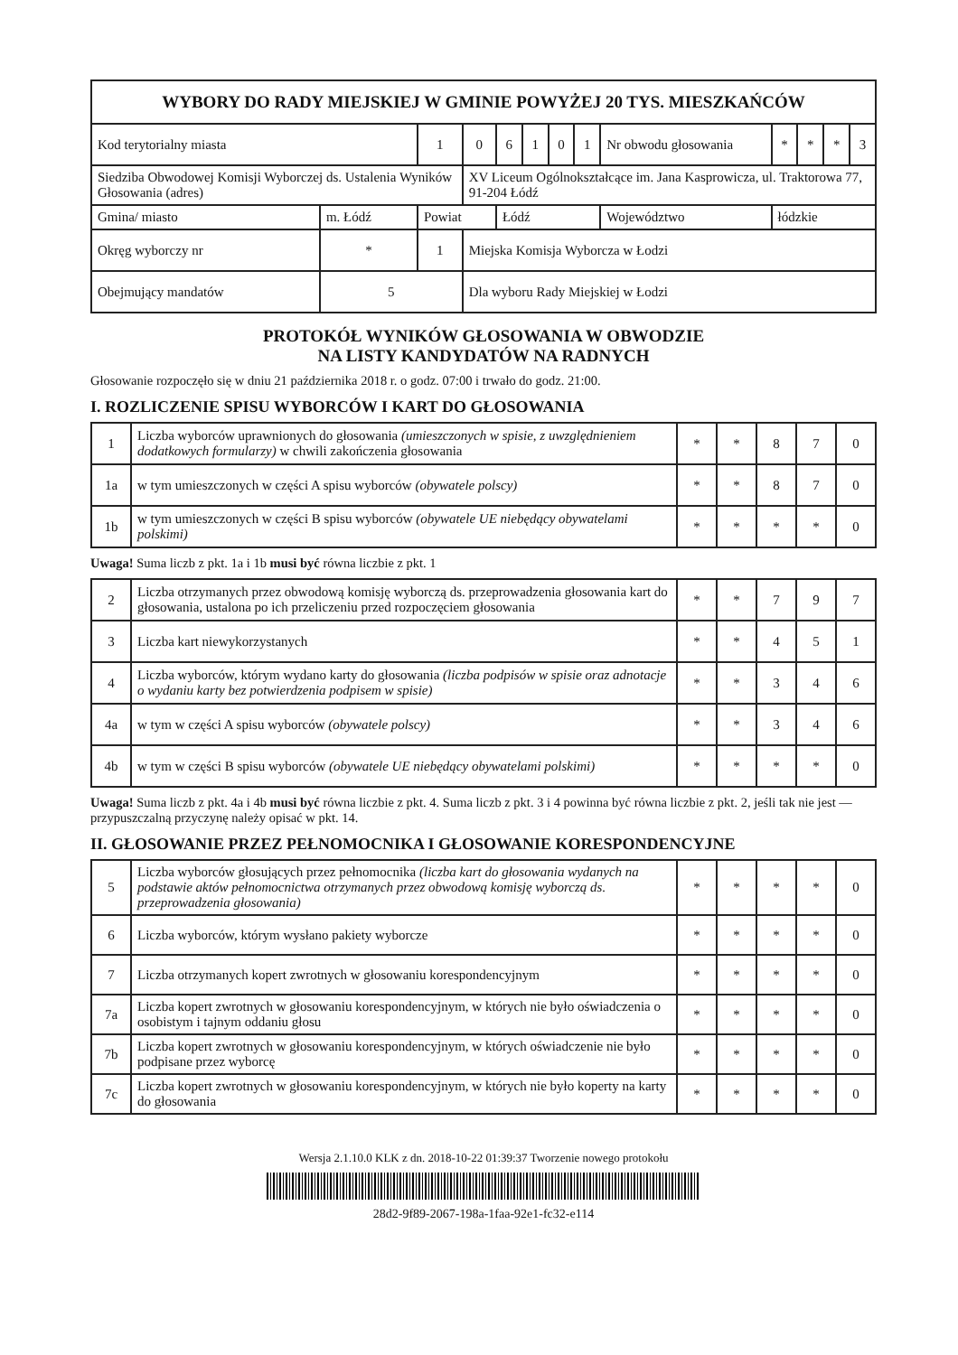| WYBORY DO RADY MIEJSKIEJ W GMINIE POWYŻEJ 20 TYS. MIESZKAŃCÓW | | | | | | | | | | | | | |
| --- | --- | --- | --- | --- | --- | --- | --- | --- | --- | --- | --- | --- | --- |
| Kod terytorialny miasta | | | 1 | 0 | 6 | 1 | 0 | 1 | Nr obwodu głosowania | * | * | * | 3 |
| Siedziba Obwodowej Komisji Wyborczej ds. Ustalenia Wyników Głosowania (adres) | | | | XV Liceum Ogólnokształcące im. Jana Kasprowicza, ul. Traktorowa 77, 91-204 Łódź | | | | | | | | | |
| Gmina/ miasto | m. Łódź | | Powiat | | Łódź | | | | Województwo | łódzkie | | | |
| Okręg wyborczy nr | | * | 1 | Miejska Komisja Wyborcza w Łodzi | | | | | | | | | |
| Obejmujący mandatów | | 5 | | Dla wyboru Rady Miejskiej w Łodzi | | | | | | | | | |
PROTOKÓŁ WYNIKÓW GŁOSOWANIA W OBWODZIE
NA LISTY KANDYDATÓW NA RADNYCH
Głosowanie rozpoczęło się w dniu 21 października 2018 r. o godz. 07:00 i trwało do godz. 21:00.
I. ROZLICZENIE SPISU WYBORCÓW I KART DO GŁOSOWANIA
| 1 | Liczba wyborców uprawnionych do głosowania (umieszczonych w spisie, z uwzględnieniem dodatkowych formularzy) w chwili zakończenia głosowania | * | * | 8 | 7 | 0 |
| 1a | w tym umieszczonych w części A spisu wyborców (obywatele polscy) | * | * | 8 | 7 | 0 |
| 1b | w tym umieszczonych w części B spisu wyborców (obywatele UE niebędący obywatelami polskimi) | * | * | * | * | 0 |
Uwaga! Suma liczb z pkt. 1a i 1b musi być równa liczbie z pkt. 1
| 2 | Liczba otrzymanych przez obwodową komisję wyborczą ds. przeprowadzenia głosowania kart do głosowania, ustalona po ich przeliczeniu przed rozpoczęciem głosowania | * | * | 7 | 9 | 7 |
| 3 | Liczba kart niewykorzystanych | * | * | 4 | 5 | 1 |
| 4 | Liczba wyborców, którym wydano karty do głosowania (liczba podpisów w spisie oraz adnotacje o wydaniu karty bez potwierdzenia podpisem w spisie) | * | * | 3 | 4 | 6 |
| 4a | w tym w części A spisu wyborców (obywatele polscy) | * | * | 3 | 4 | 6 |
| 4b | w tym w części B spisu wyborców (obywatele UE niebędący obywatelami polskimi) | * | * | * | * | 0 |
Uwaga! Suma liczb z pkt. 4a i 4b musi być równa liczbie z pkt. 4. Suma liczb z pkt. 3 i 4 powinna być równa liczbie z pkt. 2, jeśli tak nie jest — przypuszczalną przyczynę należy opisać w pkt. 14.
II. GŁOSOWANIE PRZEZ PEŁNOMOCNIKA I GŁOSOWANIE KORESPONDENCYJNE
| 5 | Liczba wyborców głosujących przez pełnomocnika (liczba kart do głosowania wydanych na podstawie aktów pełnomocnictwa otrzymanych przez obwodową komisję wyborczą ds. przeprowadzenia głosowania) | * | * | * | * | 0 |
| 6 | Liczba wyborców, którym wysłano pakiety wyborcze | * | * | * | * | 0 |
| 7 | Liczba otrzymanych kopert zwrotnych w głosowaniu korespondencyjnym | * | * | * | * | 0 |
| 7a | Liczba kopert zwrotnych w głosowaniu korespondencyjnym, w których nie było oświadczenia o osobistym i tajnym oddaniu głosu | * | * | * | * | 0 |
| 7b | Liczba kopert zwrotnych w głosowaniu korespondencyjnym, w których oświadczenie nie było podpisane przez wyborcę | * | * | * | * | 0 |
| 7c | Liczba kopert zwrotnych w głosowaniu korespondencyjnym, w których nie było koperty na karty do głosowania | * | * | * | * | 0 |
Wersja 2.1.10.0 KLK z dn. 2018-10-22 01:39:37 Tworzenie nowego protokołu
28d2-9f89-2067-198a-1faa-92e1-fc32-e114